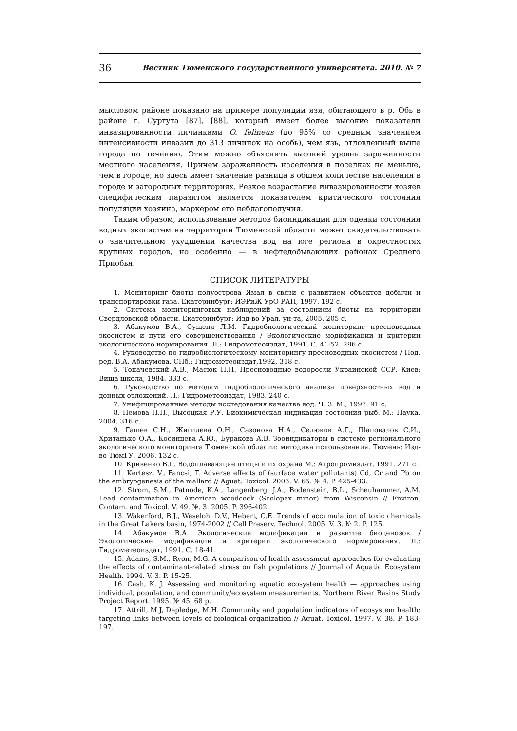36 Вестник Тюменского государственного университета. 2010. № 7
мысловом районе показано на примере популяции язя, обитающего в р. Обь в районе г. Сургута [87], [88], который имеет более высокие показатели инвазированности личинками O. felineus (до 95% со средним значением интенсивности инвазии до 313 личинок на особь), чем язь, отловленный выше города по течению. Этим можно объяснить высокий уровнь зараженности местного населения. Причем зараженность населения в поселках не меньше, чем в городе, но здесь имеет значение разница в общем количестве населения в городе и загородных территориях. Резкое возрастание инвазированности хозяев специфическим паразитом является показателем критического состояния популяции хозяина, маркером его неблагополучия.
Таким образом, использование методов биоиндикации для оценки состояния водных экосистем на территории Тюменской области может свидетельствовать о значительном ухудшении качества вод на юге региона в окрестностях крупных городов, но особенно — в нефтедобывающих районах Среднего Приобья.
СПИСОК ЛИТЕРАТУРЫ
1. Мониторинг биоты полуострова Ямал в связи с развитием объектов добычи и транспортировки газа. Екатеринбург: ИЭРиЖ УрО РАН, 1997. 192 с.
2. Система мониторинговых наблюдений за состоянием биоты на территории Свердловской области. Екатеринбург: Изд-во Урал. ун-та, 2005. 205 с.
3. Абакумов В.А., Сущеня Л.М. Гидробиологический мониторинг пресноводных экосистем и пути его совершенствования / Экологические модификации и критерии экологического нормирования. Л.: Гидрометеоиздат, 1991. С. 41-52. 296 с.
4. Руководство по гидробиологическому мониторингу пресноводных экосистем / Под. ред. В.А. Абакумова. СПб.: Гидрометеоиздат,1992, 318 с.
5. Топачевский А.В., Масюк Н.П. Пресноводные водоросли Украинской ССР. Киев: Вища школа, 1984. 333 с.
6. Руководство по методам гидробиологического анализа поверхностных вод и донных отложений. Л.: Гидрометеоиздат, 1983. 240 с.
7. Унифицированные методы исследования качества вод. Ч. 3. М., 1997. 91 с.
8. Немова Н.Н., Высоцкая Р.У. Биохимическая индикация состояния рыб. М.: Наука. 2004. 316 с.
9. Гашев С.Н., Жигилева О.Н., Сазонова Н.А., Селюков А.Г., Шаповалов С.И., Хританько О.А., Косинцева А.Ю., Буракова А.В. Зооиндикаторы в системе регионального экологического мониторинга Тюменской области: методика использования. Тюмень: Изд-во ТюмГУ, 2006. 132 с.
10. Кривенко В.Г. Водоплавающие птицы и их охрана М.: Агропромиздат, 1991. 271 с.
11. Kertesz, V., Fancsi, T. Adverse effects of (surface water pollutants) Cd, Cr and Pb on the embryogenesis of the mallard // Aguat. Toxicol. 2003. V. 65. № 4. P. 425-433.
12. Strom, S.M., Patnode, K.A., Langenberg, J.A., Bodenstein, B.L., Scheuhammer, A.M. Lead contamination in American woodcock (Scolopax minor) from Wisconsin // Environ. Contam. and Toxicol. V. 49. №. 3. 2005. P. 396-402.
13. Wakerford, B.J., Weseloh, D.V., Hebert, C.E. Trends of accumulation of toxic chemicals in the Great Lakers basin, 1974-2002 // Cell Preserv. Technol. 2005. V. 3. № 2. P. 125.
14. Абакумов В.А. Экологические модификации и развитие биоценозов / Экологические модификации и критерии экологического нормирования. Л.: Гидрометеоиздат, 1991. С. 18-41.
15. Adams, S.M., Ryon, M.G. A comparison of health assessment approaches for evaluating the effects of contaminant-related stress on fish populations // Journal of Aquatic Ecosystem Health. 1994. V. 3. P. 15-25.
16. Cash, K. J. Assessing and monitoring aquatic ecosystem health — approaches using individual, population, and community/ecosystem measurements. Northern River Basins Study Project Report. 1995. № 45. 68 p.
17. Attrill, M.J, Depledge, M.H. Community and population indicators of ecosystem health: targeting links between levels of biological organization // Aquat. Toxicol. 1997. V. 38. P. 183-197.